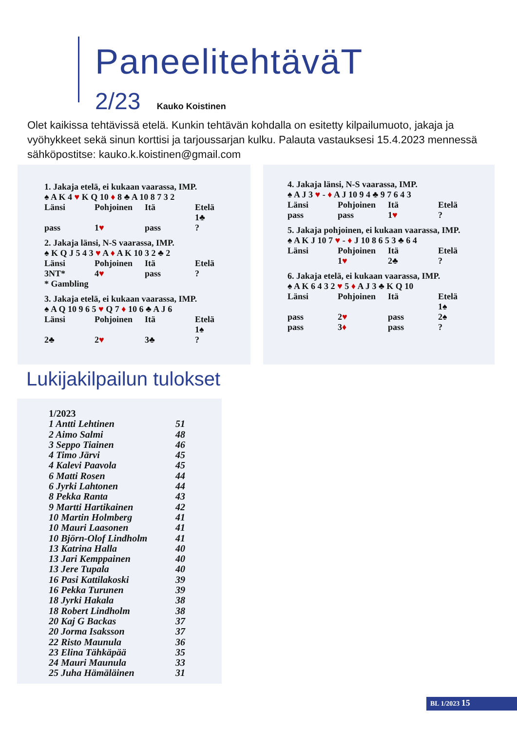PaneelitehtäväT
2/23 Kauko Koistinen
Olet kaikissa tehtävissä etelä. Kunkin tehtävän kohdalla on esitetty kilpailumuoto, jakaja ja vyöhykkeet sekä sinun korttisi ja tarjoussarjan kulku. Palauta vastauksesi 15.4.2023 mennessä sähköpostitse: kauko.k.koistinen@gmail.com
1. Jakaja etelä, ei kukaan vaarassa, IMP.
♠ A K 4 ♥ K Q 10 ♦ 8 ♣ A 10 8 7 3 2
| Länsi | Pohjoinen | Itä | Etelä |
| | | | 1♣ |
| pass | 1 ♥ | pass | ? |
2. Jakaja länsi, N-S vaarassa, IMP.
♠ K Q J 5 4 3 ♥ A ♦ A K 10 3 2 ♣ 2
| Länsi | Pohjoinen | Itä | Etelä |
| 3NT* | 4 ♥ | pass | ? |
* Gambling
3. Jakaja etelä, ei kukaan vaarassa, IMP.
♠ A Q 10 9 6 5 ♥ Q 7 ♦ 10 6 ♣ A J 6
| Länsi | Pohjoinen | Itä | Etelä |
| | | | 1♠ |
| 2♣ | 2 ♥ | 3♣ | ? |
4. Jakaja länsi, N-S vaarassa, IMP.
♠ A J 3 ♥ - ♦ A J 10 9 4 ♣ 9 7 6 4 3
| Länsi | Pohjoinen | Itä | Etelä |
| pass | pass | 1 ♥ | ? |
5. Jakaja pohjoinen, ei kukaan vaarassa, IMP.
♠ A K J 10 7 ♥ - ♦ J 10 8 6 5 3 ♣ 6 4
| Länsi | Pohjoinen | Itä | Etelä |
| | 1 ♥ | 2♣ | ? |
6. Jakaja etelä, ei kukaan vaarassa, IMP.
♠ A K 6 4 3 2 ♥ 5 ♦ A J 3 ♣ K Q 10
| Länsi | Pohjoinen | Itä | Etelä |
| | | | 1♠ |
| pass | 2 ♥ | pass | 2♠ |
| pass | 3 ♦ | pass | ? |
Lukijakilpailun tulokset
| 1/2023 | |
| 1 Antti Lehtinen | 51 |
| 2 Aimo Salmi | 48 |
| 3 Seppo Tiainen | 46 |
| 4 Timo Järvi | 45 |
| 4 Kalevi Paavola | 45 |
| 6 Matti Rosen | 44 |
| 6 Jyrki Lahtonen | 44 |
| 8 Pekka Ranta | 43 |
| 9 Martti Hartikainen | 42 |
| 10 Martin Holmberg | 41 |
| 10 Mauri Laasonen | 41 |
| 10 Björn-Olof Lindholm | 41 |
| 13 Katrina Halla | 40 |
| 13 Jari Kemppainen | 40 |
| 13 Jere Tupala | 40 |
| 16 Pasi Kattilakoski | 39 |
| 16 Pekka Turunen | 39 |
| 18 Jyrki Hakala | 38 |
| 18 Robert Lindholm | 38 |
| 20 Kaj G Backas | 37 |
| 20 Jorma Isaksson | 37 |
| 22 Risto Maunula | 36 |
| 23 Elina Tähkäpää | 35 |
| 24 Mauri Maunula | 33 |
| 25 Juha Hämäläinen | 31 |
BL 1/2023 15